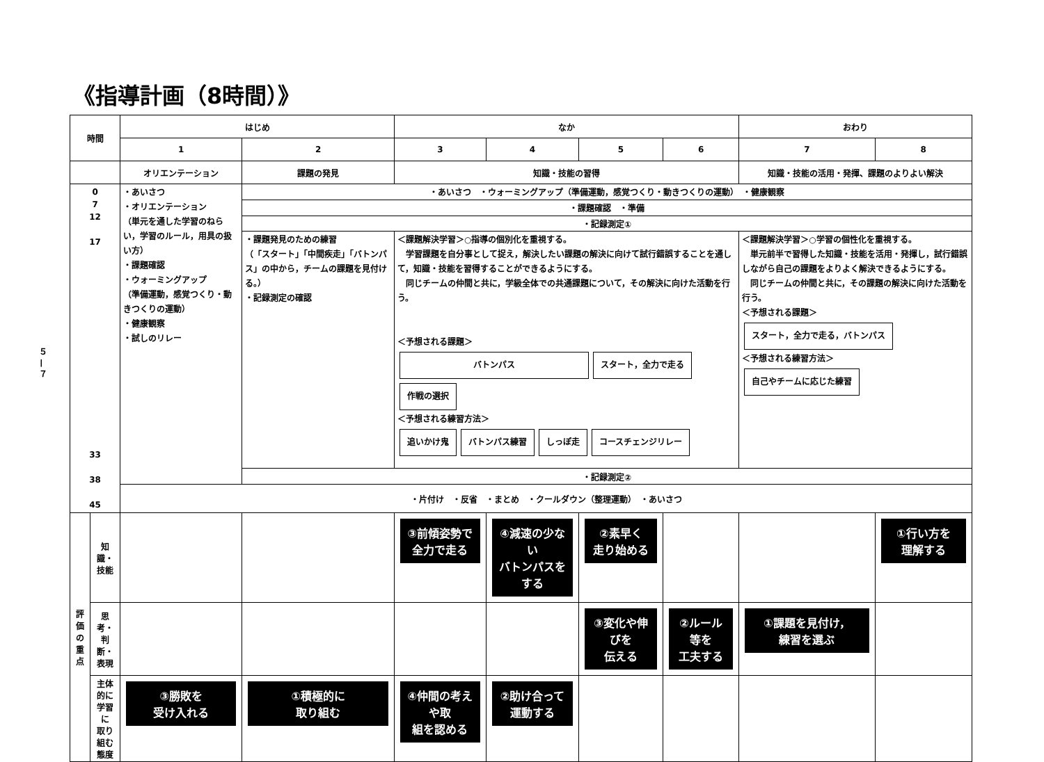《指導計画（8時間）》
５ — ７
| 時間 | | はじめ | | なか | | | | おわり | |
| --- | --- | --- | --- | --- | --- | --- | --- | --- | --- |
| | | 1 | 2 | 3 | 4 | 5 | 6 | 7 | 8 |
| | | オリエンテーション | 課題の発見 | 知識・技能の習得 | | | | 知識・技能の活用・発揮、課題のよりよい解決 | |
| 0 7 12 17 33 38 45 | | ・あいさつ ・オリエンテーション （単元を通した学習のねらい，学習のルール，用具の扱い方） ・課題確認 ・ウォーミングアップ （準備運動，感覚つくり・動きつくりの運動） ・健康観察 ・試しのリレー | ・あいさつ ・ウォーミングアップ（準備運動，感覚つくり・動きつくりの運動） ・健康観察 | | | | | | |
| | | | ・課題確認 ・準備 | | | | | | |
| | | | ・記録測定① | | | | | | |
| | | | ・課題発見のための練習 （「スタート」「中間疾走」「バトンパス」の中から，チームの課題を見付ける。） ・記録測定の確認 | ＜課題解決学習＞○指導の個別化を重視する。 学習課題を自分事として捉え，解決したい課題の解決に向けて試行錯誤することを通して，知識・技能を習得することができるようにする。 同じチームの仲間と共に，学級全体での共通課題について，その解決に向けた活動を行う。 ＜予想される課題＞ バトンパス スタート，全力で走る 作戦の選択 ＜予想される練習方法＞ 追いかけ鬼 バトンパス練習 しっぽ走 コースチェンジリレー | | | | ＜課題解決学習＞○学習の個性化を重視する。 単元前半で習得した知識・技能を活用・発揮し，試行錯誤しながら自己の課題をよりよく解決できるようにする。 同じチームの仲間と共に，その課題の解決に向けた活動を行う。 ＜予想される課題＞ スタート，全力で走る，バトンパス ＜予想される練習方法＞ 自己やチームに応じた練習 | |
| | | | ・記録測定② | | | | | | |
| | | ・片付け ・反省 ・まとめ ・クールダウン（整理運動） ・あいさつ | | | | | | | |
| 評 価 の 重 点 | 知識・ 技能 | | | ③前傾姿勢で 全力で走る | ④減速の少ない バトンパスをする | ②素早く 走り始める | | | ①行い方を 理解する |
| | 思考・ 判断・ 表現 | | | | | ③変化や伸びを 伝える | ②ルール等を 工夫する | ①課題を見付け， 練習を選ぶ | |
| | 主体的に 学習に 取り組む 態度 | ③勝敗を 受け入れる | ①積極的に 取り組む | ④仲間の考えや取 組を認める | ②助け合って 運動する | | | | |